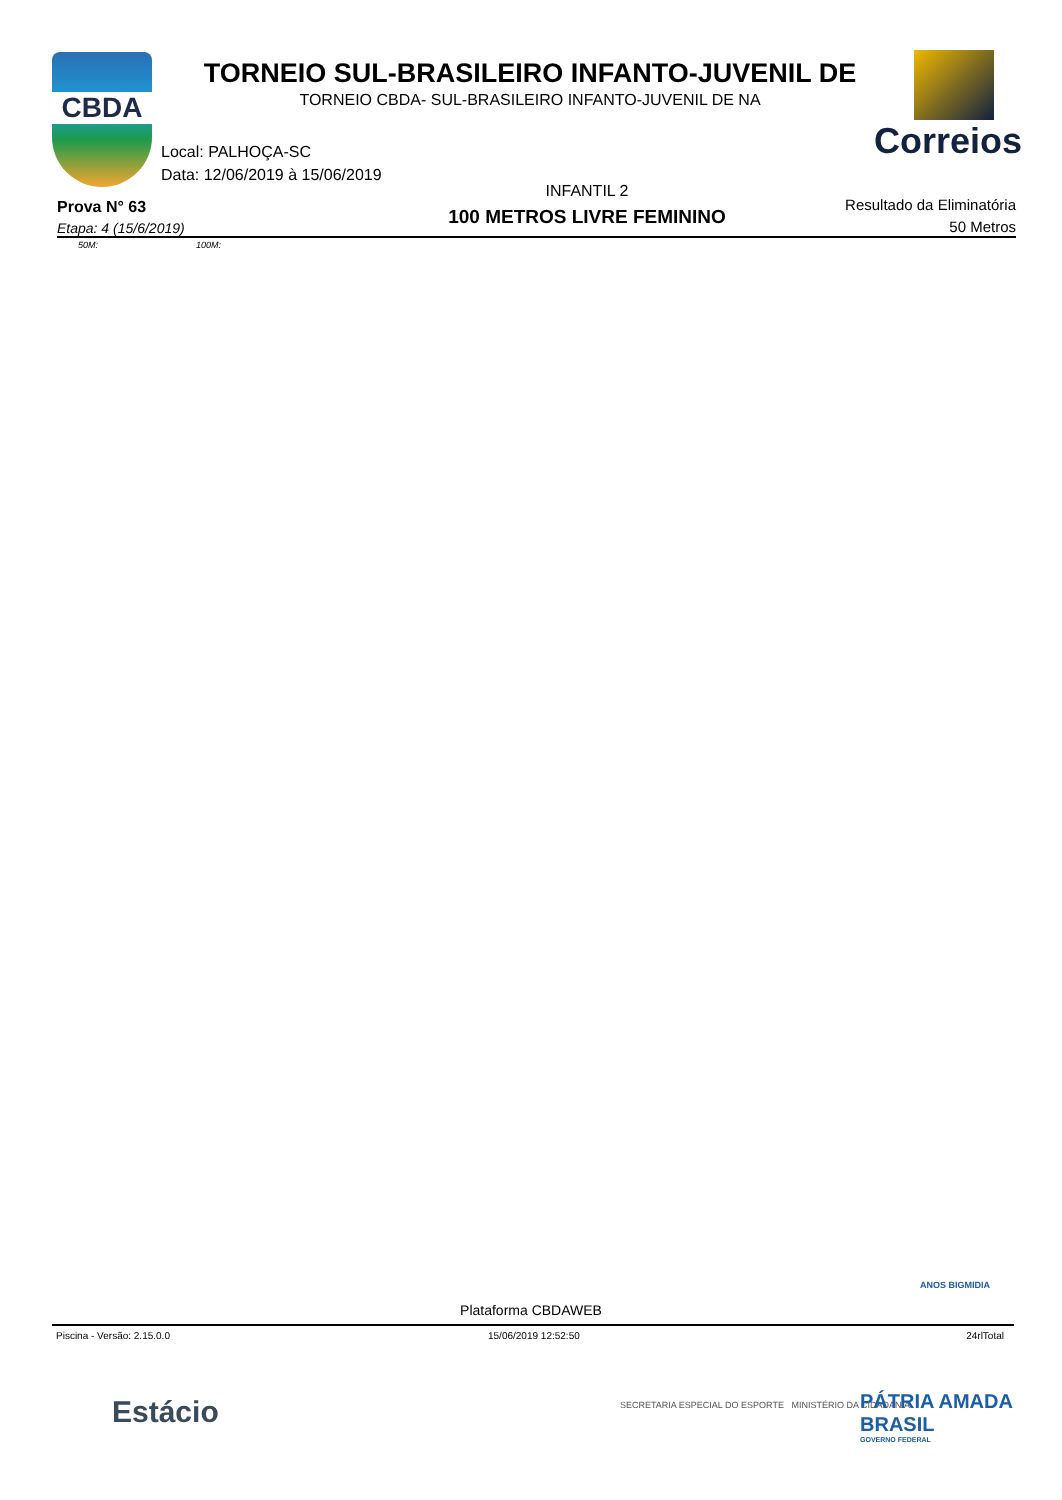CBDA
TORNEIO SUL-BRASILEIRO INFANTO-JUVENIL DE
TORNEIO CBDA- SUL-BRASILEIRO INFANTO-JUVENIL DE NA
Correios
Local: PALHOÇA-SC
Data: 12/06/2019 à 15/06/2019
Prova N° 63
Etapa: 4 (15/6/2019)
INFANTIL 2
100 METROS LIVRE FEMININO
Resultado da Eliminatória
50 Metros
50M: 100M:
ANOS BIGMIDIA
Plataforma CBDAWEB
Piscina - Versão: 2.15.0.0 15/06/2019 12:52:50 24rlTotal
Estácio
SECRETARIA ESPECIAL DO ESPORTE MINISTÉRIO DA CIDADANIA
PÁTRIA AMADA BRASIL
GOVERNO FEDERAL